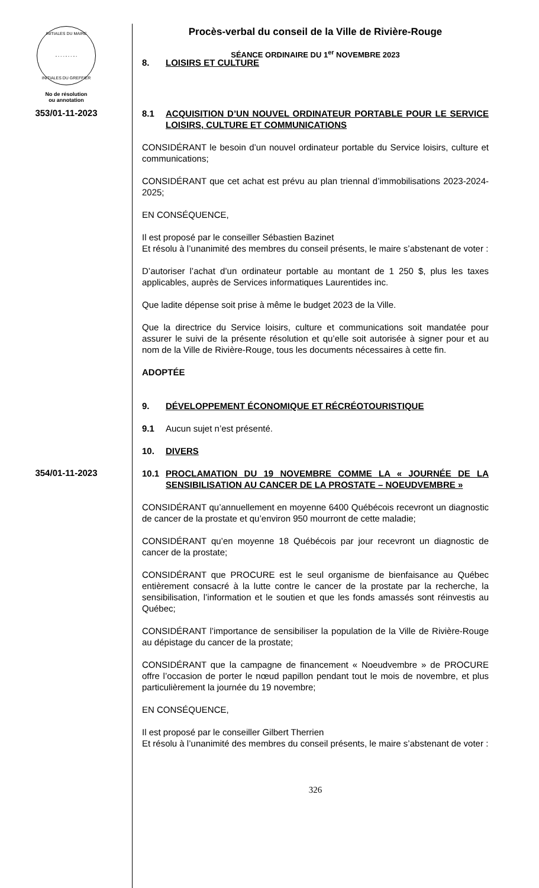INITIALES DU MAIRE
- - - - - - - - -
INITIALES DU GREFFIER
No de résolution
ou annotation
Procès-verbal du conseil de la Ville de Rivière-Rouge
SÉANCE ORDINAIRE DU 1<sup>er</sup> NOVEMBRE 2023
8. LOISIRS ET CULTURE
353/01-11-2023
8.1 ACQUISITION D’UN NOUVEL ORDINATEUR PORTABLE POUR LE SERVICE LOISIRS, CULTURE ET COMMUNICATIONS
CONSIDÉRANT le besoin d’un nouvel ordinateur portable du Service loisirs, culture et communications;
CONSIDÉRANT que cet achat est prévu au plan triennal d’immobilisations 2023-2024-2025;
EN CONSÉQUENCE,
Il est proposé par le conseiller Sébastien Bazinet
Et résolu à l’unanimité des membres du conseil présents, le maire s’abstenant de voter :
D’autoriser l’achat d’un ordinateur portable au montant de 1 250 $, plus les taxes applicables, auprès de Services informatiques Laurentides inc.
Que ladite dépense soit prise à même le budget 2023 de la Ville.
Que la directrice du Service loisirs, culture et communications soit mandatée pour assurer le suivi de la présente résolution et qu’elle soit autorisée à signer pour et au nom de la Ville de Rivière-Rouge, tous les documents nécessaires à cette fin.
ADOPTÉE
9. DÉVELOPPEMENT ÉCONOMIQUE ET RÉCRÉOTOURISTIQUE
9.1 Aucun sujet n’est présenté.
10. DIVERS
354/01-11-2023
10.1 PROCLAMATION DU 19 NOVEMBRE COMME LA « JOURNÉE DE LA SENSIBILISATION AU CANCER DE LA PROSTATE – NOEUDVEMBRE »
CONSIDÉRANT qu’annuellement en moyenne 6400 Québécois recevront un diagnostic de cancer de la prostate et qu’environ 950 mourront de cette maladie;
CONSIDÉRANT qu’en moyenne 18 Québécois par jour recevront un diagnostic de cancer de la prostate;
CONSIDÉRANT que PROCURE est le seul organisme de bienfaisance au Québec entièrement consacré à la lutte contre le cancer de la prostate par la recherche, la sensibilisation, l’information et le soutien et que les fonds amassés sont réinvestis au Québec;
CONSIDÉRANT l’importance de sensibiliser la population de la Ville de Rivière-Rouge au dépistage du cancer de la prostate;
CONSIDÉRANT que la campagne de financement « Noeudvembre » de PROCURE offre l’occasion de porter le nœud papillon pendant tout le mois de novembre, et plus particulièrement la journée du 19 novembre;
EN CONSÉQUENCE,
Il est proposé par le conseiller Gilbert Therrien
Et résolu à l’unanimité des membres du conseil présents, le maire s’abstenant de voter :
326